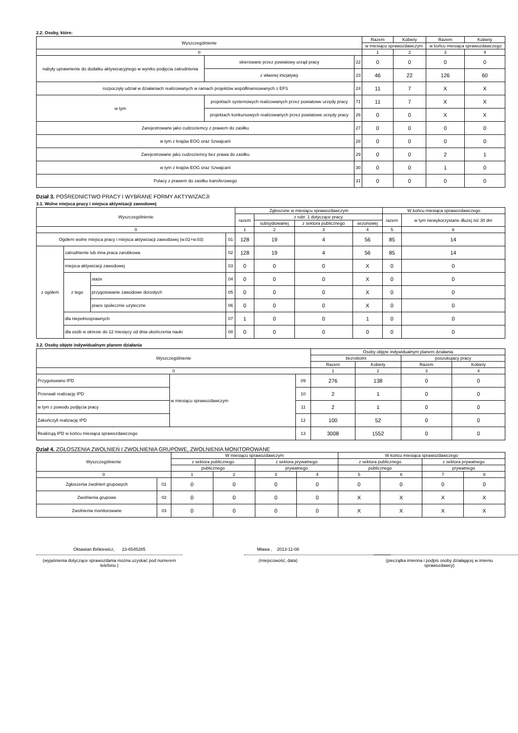2.2. Osoby, które:
| Wyszczególnienie | | | Razem | Kobiety | Razem | Kobiety |
| --- | --- | --- | --- | --- | --- | --- |
| | | | w miesiącu sprawozdawczym | | w końcu miesiąca sprawozdawczego | |
| 0 | | | 1 | 2 | 3 | 4 |
| nabyły uprawnienie do dodatku aktywizacyjnego w wyniku podjęcia zatrudnienia | skierowane przez powiatowy urząd pracy | 22 | 0 | 0 | 0 | 0 |
| | z własnej inicjatywy | 23 | 46 | 22 | 126 | 60 |
| rozpoczęły udział w działaniach realizowanych w ramach projektów współfinansowanych z EFS | | 24 | 11 | 7 | X | X |
| w tym | projektach systemowych realizowanych przez powiatowe urzędy pracy | 71 | 11 | 7 | X | X |
| | projektach konkursowych realizowanych przez powiatowe urzędy pracy | 26 | 0 | 0 | X | X |
| Zarejestrowane jako cudzoziemcy z prawem do zasiłku | | 27 | 0 | 0 | 0 | 0 |
| w tym z krajów EOG oraz Szwajcarii | | 28 | 0 | 0 | 0 | 0 |
| Zarejestrowane jako cudzoziemcy bez prawa do zasiłku | | 29 | 0 | 0 | 2 | 1 |
| w tym z krajów EOG oraz Szwajcarii | | 30 | 0 | 0 | 1 | 0 |
| Polacy z prawem do zasiłku transferowego | | 31 | 0 | 0 | 0 | 0 |
Dział 3. POŚREDNICTWO PRACY I WYBRANE FORMY AKTYWIZACJI
3.1. Wolne miejsca pracy i miejsca aktywizacji zawodowej
| Wyszczególnienie | | | | Zgłoszone w miesiącu sprawozdawczym | | | | W końcu miesiąca sprawozdawczego | |
| --- | --- | --- | --- | --- | --- | --- | --- | --- | --- |
| | | | | razem | z rubr. 1 dotyczące pracy | | | razem | w tym niewykorzystane dłużej niż 30 dni |
| | | | | | subsydiowanej | z sektora publicznego | sezonowej | | |
| 0 | | | | 1 | 2 | 3 | 4 | 5 | 6 |
| Ogółem wolne miejsca pracy i miejsca aktywizacji zawodowej (w.02+w.03) | | | 01 | 128 | 19 | 4 | 56 | 85 | 14 |
| z ogółem | zatrudnienie lub inna praca zarobkowa | | 02 | 128 | 19 | 4 | 56 | 85 | 14 |
| | miejsca aktywizacji zawodowej | | 03 | 0 | 0 | 0 | X | 0 | 0 |
| | z tego | staże | 04 | 0 | 0 | 0 | X | 0 | 0 |
| | | przygotowanie zawodowe dorosłych | 05 | 0 | 0 | 0 | X | 0 | 0 |
| | | prace społecznie użyteczne | 06 | 0 | 0 | 0 | X | 0 | 0 |
| | dla niepełnosprawnych | | 07 | 1 | 0 | 0 | 1 | 0 | 0 |
| | dla osób w okresie do 12 miesięcy od dnia ukończenia nauki | | 08 | 0 | 0 | 0 | 0 | 0 | 0 |
3.2. Osoby objęte indywidualnym planem działania
| Wyszczególnienie | | | Osoby objęte indywidualnym planem działania | | | |
| --- | --- | --- | --- | --- | --- | --- |
| | | | bezrobotni | | poszukujacy pracy | |
| | | | Razem | Kobiety | Razem | Kobiety |
| 0 | | | 1 | 2 | 3 | 4 |
| Przygotowano IPD | w miesiącu sprawozdawczym | 09 | 276 | 138 | 0 | 0 |
| Przerwali realizację IPD | | 10 | 2 | 1 | 0 | 0 |
| w tym z powodu podjęcia pracy | | 11 | 2 | 1 | 0 | 0 |
| Zakończyli realizację IPD | | 12 | 100 | 52 | 0 | 0 |
| Realizują IPD w końcu miesiąca sprawozdawczego | | 13 | 3008 | 1552 | 0 | 0 |
Dział 4. ZGŁOSZENIA ZWOLNIEŃ I ZWOLNIENIA GRUPOWE, ZWOLNIENIA MONITOROWANE
| Wyszczególnienie | | W miesiącu sprawozdawczym | | | | W końcu miesiąca sprawozdawczego | | | |
| --- | --- | --- | --- | --- | --- | --- | --- | --- | --- |
| | | z sektora publicznego | | z sektora prywatnego | | z sektora publicznego | | z sektora prywatnego | |
| | | publicznego | | prywatnego | | publicznego | | prywatnego | |
| 0 | | 1 | 2 | 3 | 4 | 5 | 6 | 7 | 8 |
| Zgłoszenia zwolnień grupowych | 01 | 0 | 0 | 0 | 0 | 0 | 0 | 0 | 0 |
| Zwolnienia grupowe | 02 | 0 | 0 | 0 | 0 | X | X | X | X |
| Zwolnienia monitorowane | 03 | 0 | 0 | 0 | 0 | X | X | X | X |
Oktawian Bińkiewicz, 23-6545285
(wyjaśnienia dotyczące sprawozdania można uzyskać pod numerem telefonu )
Mława , 2013-11-08
(miejscowość, data)
(pieczątka imienna i podpis osoby działającej w imieniu sprawozdawcy)